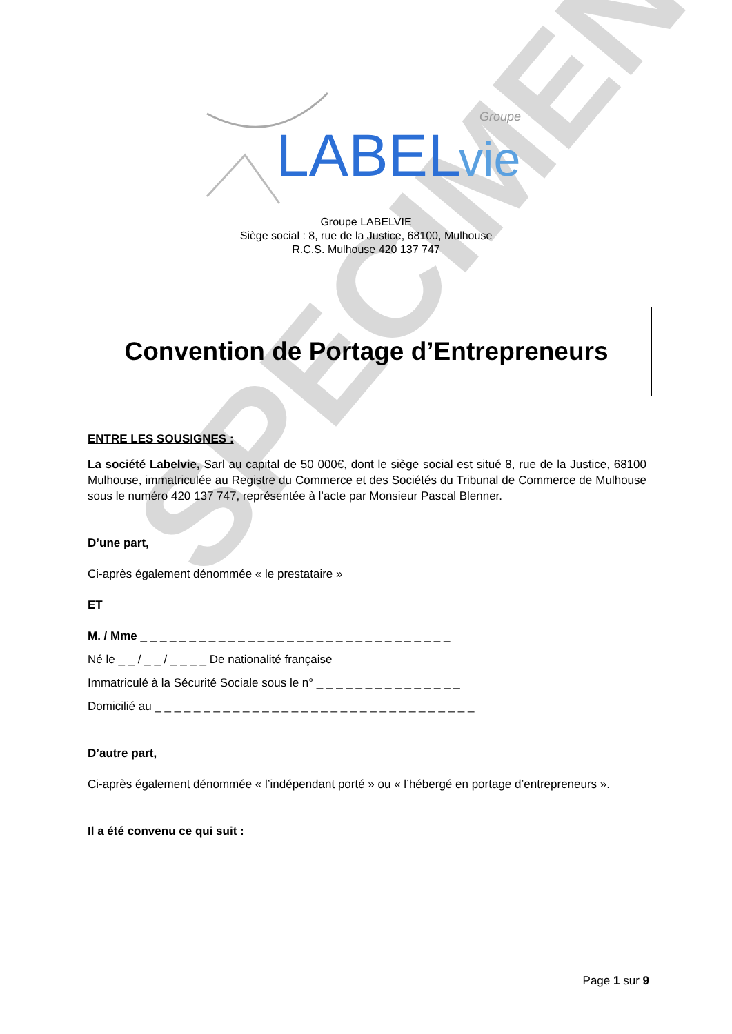SPECIMEN
LABEL
vie
Groupe
Groupe LABELVIE
Siège social : 8, rue de la Justice, 68100, Mulhouse
R.C.S. Mulhouse 420 137 747
Convention de Portage d’Entrepreneurs
ENTRE LES SOUSIGNES :
La société Labelvie, Sarl au capital de 50 000€, dont le siège social est situé 8, rue de la Justice, 68100 Mulhouse, immatriculée au Registre du Commerce et des Sociétés du Tribunal de Commerce de Mulhouse sous le numéro 420 137 747, représentée à l’acte par Monsieur Pascal Blenner.
D’une part,
Ci-après également dénommée « le prestataire »
ET
M. / Mme _ _ _ _ _ _ _ _ _ _ _ _ _ _ _ _ _ _ _ _ _ _ _ _ _ _ _ _ _ _ _ _
Né le _ _ / _ _ / _ _ _ _ De nationalité française
Immatriculé à la Sécurité Sociale sous le n° _ _ _ _ _ _ _ _ _ _ _ _ _ _ _
Domicilié au _ _ _ _ _ _ _ _ _ _ _ _ _ _ _ _ _ _ _ _ _ _ _ _ _ _ _ _ _ _ _ _ _
D’autre part,
Ci-après également dénommée « l’indépendant porté » ou « l’hébergé en portage d’entrepreneurs ».
Il a été convenu ce qui suit :
Page 1 sur 9